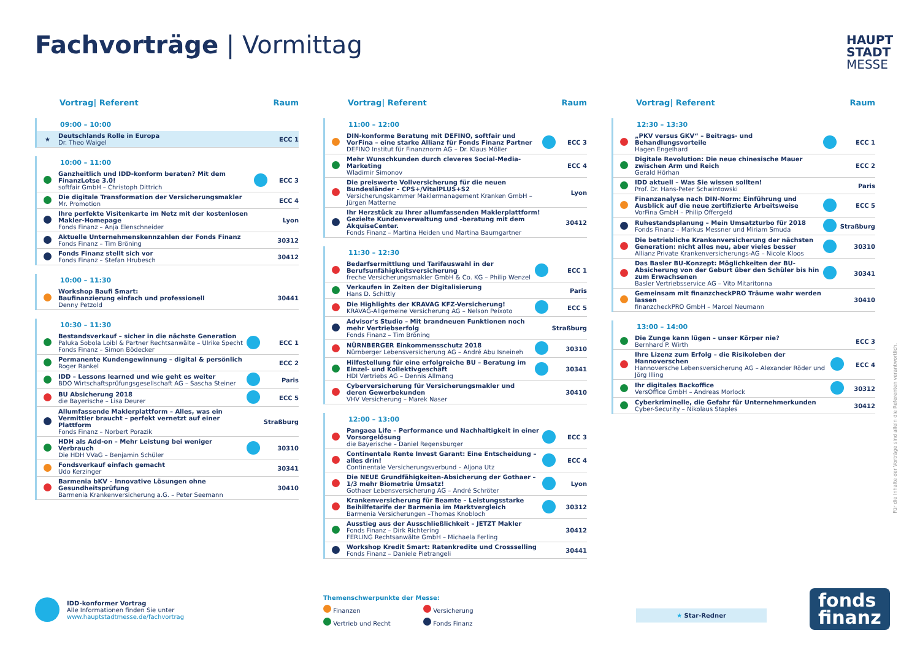Fachvorträge | Vormittag
HAUPT
STADT
MESSE
Vortrag| Referent Raum
09:00 – 10:00
| ★ | Deutschlands Rolle in Europa Dr. Theo Waigel | | ECC 1 |
10:00 – 11:00
| | Ganzheitlich und IDD-konform beraten? Mit dem FinanzLotse 3.0! softfair GmbH – Christoph Dittrich | | ECC 3 |
| | Die digitale Transformation der Versicherungsmakler Mr. Promotion | | ECC 4 |
| | Ihre perfekte Visitenkarte im Netz mit der kostenlosen Makler-Homepage Fonds Finanz – Anja Elenschneider | | Lyon |
| | Aktuelle Unternehmenskennzahlen der Fonds Finanz Fonds Finanz – Tim Bröning | | 30312 |
| | Fonds Finanz stellt sich vor Fonds Finanz – Stefan Hrubesch | | 30412 |
10:00 – 11:30
| | Workshop Baufi Smart: Baufinanzierung einfach und professionell Denny Petzold | | 30441 |
10:30 – 11:30
| | Bestandsverkauf – sicher in die nächste Generation Paluka Sobola Loibl & Partner Rechtsanwälte – Ulrike Specht Fonds Finanz – Simon Bödecker | | ECC 1 |
| | Permanente Kundengewinnung – digital & persönlich Roger Rankel | | ECC 2 |
| | IDD – Lessons learned und wie geht es weiter BDO Wirtschaftsprüfungsgesellschaft AG – Sascha Steiner | | Paris |
| | BU Absicherung 2018 die Bayerische – Lisa Deurer | | ECC 5 |
| | Allumfassende Maklerplattform – Alles, was ein Vermittler braucht – perfekt vernetzt auf einer Plattform Fonds Finanz – Norbert Porazik | | Straßburg |
| | HDH als Add-on – Mehr Leistung bei weniger Verbrauch Die HDH VVaG – Benjamin Schüler | | 30310 |
| | Fondsverkauf einfach gemacht Udo Kerzinger | | 30341 |
| | Barmenia bKV – Innovative Lösungen ohne Gesundheitsprüfung Barmenia Krankenversicherung a.G. – Peter Seemann | | 30410 |
Vortrag| Referent Raum
11:00 – 12:00
| | DIN-konforme Beratung mit DEFINO, softfair und VorFina – eine starke Allianz für Fonds Finanz Partner DEFINO Institut für Finanznorm AG – Dr. Klaus Möller | | ECC 3 |
| | Mehr Wunschkunden durch cleveres Social-Media-Marketing Wladimir Simonov | | ECC 4 |
| | Die preiswerte Vollversicherung für die neuen Bundesländer – CPS+/VitalPLUS+S2 Versicherungskammer Maklermanagement Kranken GmbH – Jürgen Matterne | | Lyon |
| | Ihr Herzstück zu Ihrer allumfassenden Maklerplattform! Gezielte Kundenverwaltung und -beratung mit dem AkquiseCenter. Fonds Finanz – Martina Heiden und Martina Baumgartner | | 30412 |
11:30 – 12:30
| | Bedarfsermittlung und Tarifauswahl in der Berufsunfähigkeitsversicherung freche Versicherungsmakler GmbH & Co. KG – Philip Wenzel | | ECC 1 |
| | Verkaufen in Zeiten der Digitalisierung Hans D. Schittly | | Paris |
| | Die Highlights der KRAVAG KFZ-Versicherung! KRAVAG-Allgemeine Versicherung AG – Nelson Peixoto | | ECC 5 |
| | Advisor's Studio – Mit brandneuen Funktionen noch mehr Vertriebserfolg Fonds Finanz – Tim Bröning | | Straßburg |
| | NÜRNBERGER Einkommensschutz 2018 Nürnberger Lebensversicherung AG – André Abu Isneineh | | 30310 |
| | Hilfestellung für eine erfolgreiche BU – Beratung im Einzel- und Kollektivgeschäft HDI Vertriebs AG – Dennis Allmang | | 30341 |
| | Cyberversicherung für Versicherungsmakler und deren Gewerbekunden VHV Versicherung – Marek Naser | | 30410 |
12:00 – 13:00
| | Pangaea Life – Performance und Nachhaltigkeit in einer Vorsorgelösung die Bayerische – Daniel Regensburger | | ECC 3 |
| | Continentale Rente Invest Garant: Eine Entscheidung – alles drin! Continentale Versicherungsverbund – Aljona Utz | | ECC 4 |
| | Die NEUE Grundfähigkeiten-Absicherung der Gothaer – 1/3 mehr Biometrie Umsatz! Gothaer Lebensversicherung AG – André Schröter | | Lyon |
| | Krankenversicherung für Beamte – Leistungsstarke Beihilfetarife der Barmenia im Marktvergleich Barmenia Versicherungen –Thomas Knobloch | | 30312 |
| | Ausstieg aus der Ausschließlichkeit – JETZT Makler Fonds Finanz – Dirk Richtering FERLING Rechtsanwälte GmbH – Michaela Ferling | | 30412 |
| | Workshop Kredit Smart: Ratenkredite und Crossselling Fonds Finanz – Daniele Pietrangeli | | 30441 |
Vortrag| Referent Raum
12:30 – 13:30
| | „PKV versus GKV“ – Beitrags- und Behandlungsvorteile Hagen Engelhard | | ECC 1 |
| | Digitale Revolution: Die neue chinesische Mauer zwischen Arm und Reich Gerald Hörhan | | ECC 2 |
| | IDD aktuell – Was Sie wissen sollten! Prof. Dr. Hans-Peter Schwintowski | | Paris |
| | Finanzanalyse nach DIN-Norm: Einführung und Ausblick auf die neue zertifizierte Arbeitsweise VorFina GmbH – Philip Offergeld | | ECC 5 |
| | Ruhestandsplanung – Mein Umsatzturbo für 2018 Fonds Finanz – Markus Messner und Miriam Smuda | | Straßburg |
| | Die betriebliche Krankenversicherung der nächsten Generation: nicht alles neu, aber vieles besser Allianz Private Krankenversicherungs-AG – Nicole Kloos | | 30310 |
| | Das Basler BU-Konzept: Möglichkeiten der BU-Absicherung von der Geburt über den Schüler bis hin zum Erwachsenen Basler Vertriebsservice AG – Vito Mitaritonna | | 30341 |
| | Gemeinsam mit finanzcheckPRO Träume wahr werden lassen finanzcheckPRO GmbH – Marcel Neumann | | 30410 |
13:00 – 14:00
| | Die Zunge kann lügen – unser Körper nie? Bernhard P. Wirth | | ECC 3 |
| | Ihre Lizenz zum Erfolg – die Risikoleben der Hannoverschen Hannoversche Lebensversicherung AG – Alexander Röder und Jörg Illing | | ECC 4 |
| | Ihr digitales Backoffice VersOffice GmbH – Andreas Morlock | | 30312 |
| | Cyberkriminelle, die Gefahr für Unternehmerkunden Cyber-Security – Nikolaus Staples | | 30412 |
IDD-konformer Vortrag
Alle Informationen finden Sie unter
www.hauptstadtmesse.de/fachvortrag
Themenschwerpunkte der Messe:
Finanzen Versicherung Vertrieb und Recht Fonds Finanz
★ Star-Redner
fonds
finanz
Für die Inhalte der Vorträge sind allein die Referenten verantwortlich.